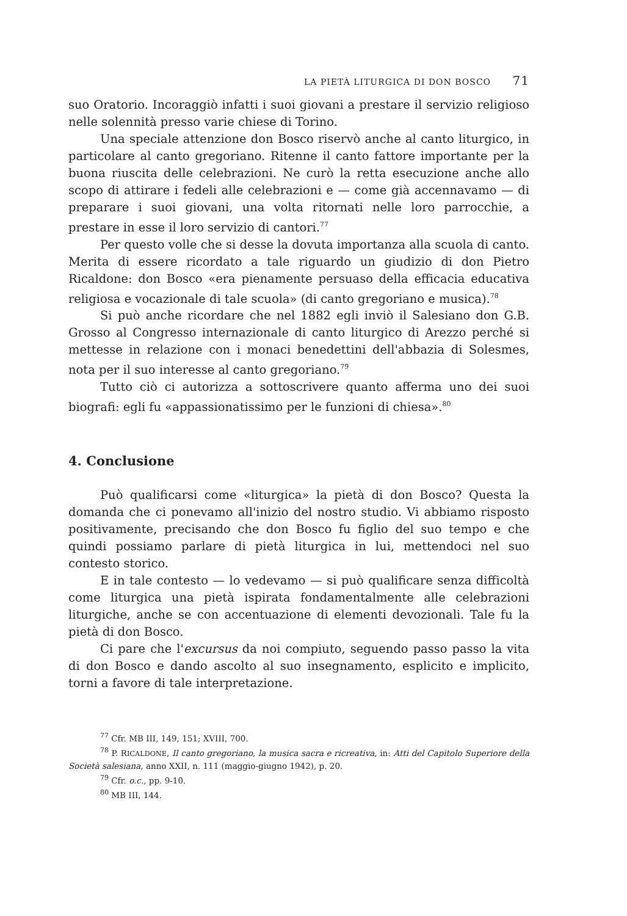LA PIETÀ LITURGICA DI DON BOSCO 71
suo Oratorio. Incoraggiò infatti i suoi giovani a prestare il servizio religioso nelle solennità presso varie chiese di Torino.
Una speciale attenzione don Bosco riservò anche al canto liturgico, in particolare al canto gregoriano. Ritenne il canto fattore importante per la buona riuscita delle celebrazioni. Ne curò la retta esecuzione anche allo scopo di attirare i fedeli alle celebrazioni e — come già accennavamo — di preparare i suoi giovani, una volta ritornati nelle loro parrocchie, a prestare in esse il loro servizio di cantori.<sup>77</sup>
Per questo volle che si desse la dovuta importanza alla scuola di canto. Merita di essere ricordato a tale riguardo un giudizio di don Pietro Ricaldone: don Bosco «era pienamente persuaso della efficacia educativa religiosa e vocazionale di tale scuola» (di canto gregoriano e musica).<sup>78</sup>
Si può anche ricordare che nel 1882 egli inviò il Salesiano don G.B. Grosso al Congresso internazionale di canto liturgico di Arezzo perché si mettesse in relazione con i monaci benedettini dell'abbazia di Solesmes, nota per il suo interesse al canto gregoriano.<sup>79</sup>
Tutto ciò ci autorizza a sottoscrivere quanto afferma uno dei suoi biografi: egli fu «appassionatissimo per le funzioni di chiesa».<sup>80</sup>
4. Conclusione
Può qualificarsi come «liturgica» la pietà di don Bosco? Questa la domanda che ci ponevamo all'inizio del nostro studio. Vi abbiamo risposto positivamente, precisando che don Bosco fu figlio del suo tempo e che quindi possiamo parlare di pietà liturgica in lui, mettendoci nel suo contesto storico.
E in tale contesto — lo vedevamo — si può qualificare senza difficoltà come liturgica una pietà ispirata fondamentalmente alle celebrazioni liturgiche, anche se con accentuazione di elementi devozionali. Tale fu la pietà di don Bosco.
Ci pare che l'excursus da noi compiuto, seguendo passo passo la vita di don Bosco e dando ascolto al suo insegnamento, esplicito e implicito, torni a favore di tale interpretazione.
<sup>77</sup> Cfr. MB III, 149, 151; XVIII, 700.
<sup>78</sup> P. RICALDONE, Il canto gregoriano, la musica sacra e ricreativa, in: Atti del Capitolo Superiore della Società salesiana, anno XXII, n. 111 (maggio-giugno 1942), p. 20.
<sup>79</sup> Cfr. o.c., pp. 9-10.
<sup>80</sup> MB III, 144.